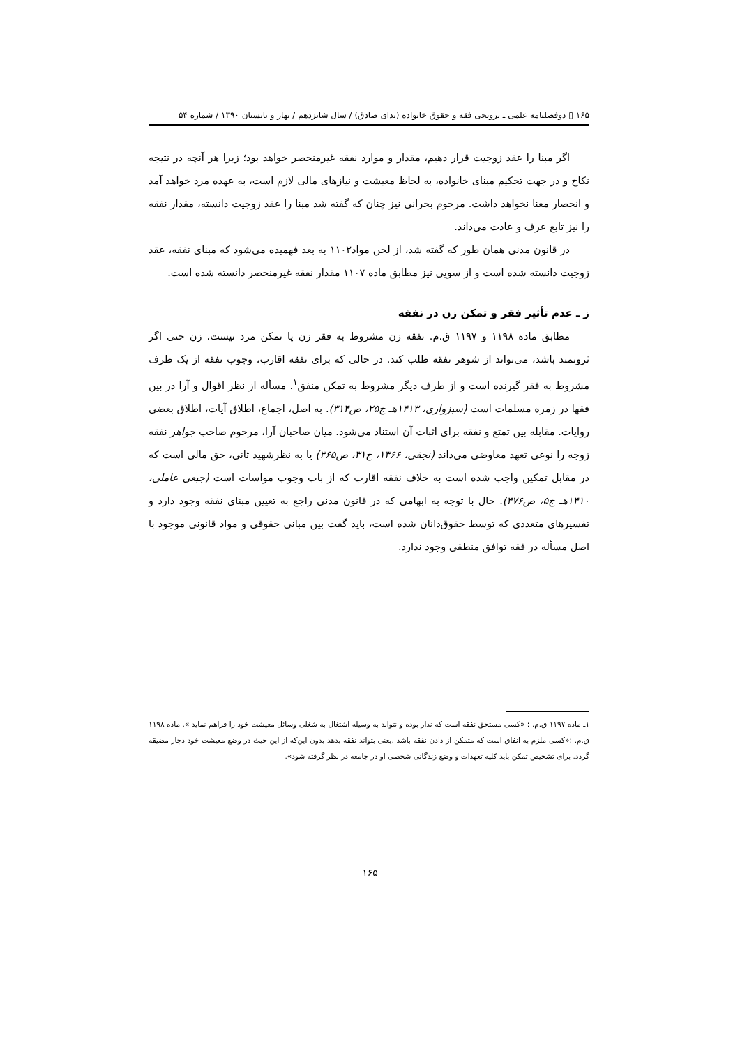۱۶۵ ▯ دوفصلنامه علمی ـ ترویجی فقه و حقوق خانواده (ندای صادق) / سال شانزدهم / بهار و تابستان ۱۳۹۰ / شماره ۵۴
اگر مبنا را عقد زوجیت قرار دهیم، مقدار و موارد نفقه غیرمنحصر خواهد بود؛ زیرا هر آنچه در نتیجه نکاح و در جهت تحکیم مبنای خانواده، به لحاظ معیشت و نیازهای مالی لازم است، به عهده مرد خواهد آمد و انحصار معنا نخواهد داشت. مرحوم بحرانی نیز چنان که گفته شد مبنا را عقد زوجیت دانسته، مقدار نفقه را نیز تابع عرف و عادت می‌داند.
در قانون مدنی همان طور که گفته شد، از لحن مواد۱۱۰۲ به بعد فهمیده می‌شود که مبنای نفقه، عقد زوجیت دانسته شده است و از سویی نیز مطابق ماده ۱۱۰۷ مقدار نفقه غیرمنحصر دانسته شده است.
ز ـ عدم تأثیر فقر و تمکن زن در نفقه
مطابق ماده ۱۱۹۸ و ۱۱۹۷ ق.م. نفقه زن مشروط به فقر زن یا تمکن مرد نیست، زن حتی اگر ثروتمند باشد، می‌تواند از شوهر نفقه طلب کند. در حالی که برای نفقه اقارب، وجوب نفقه از یک طرف مشروط به فقر گیرنده است و از طرف دیگر مشروط به تمکن منفق<sup>۱</sup>. مسأله از نظر اقوال و آرا در بین فقها در زمره مسلمات است (سبزواری، ۱۴۱۳هـ ج۲۵، ص۳۱۴). به اصل، اجماع، اطلاق آیات، اطلاق بعضی روایات. مقابله بین تمتع و نفقه برای اثبات آن استناد می‌شود. میان صاحبان آرا، مرحوم صاحب جواهر نفقه زوجه را نوعی تعهد معاوضی می‌داند (نجفی، ۱۳۶۶، ج۳۱، ص۳۶۵) یا به نظرشهید ثانی، حق مالی است که در مقابل تمکین واجب شده است به خلاف نفقه اقارب که از باب وجوب مواسات است (جبعی عاملی، ۱۴۱۰هـ ج۵، ص۴۷۶). حال با توجه به ابهامی که در قانون مدنی راجع به تعیین مبنای نفقه وجود دارد و تفسیرهای متعددی که توسط حقوق‌دانان شده است، باید گفت بین مبانی حقوقی و مواد قانونی موجود با اصل مسأله در فقه توافق منطقی وجود ندارد.
۱ـ ماده ۱۱۹۷ ق.م. : «کسی مستحق نفقه است که ندار بوده و نتواند به وسیله اشتغال به شغلی وسائل معیشت خود را فراهم نماید ». ماده ۱۱۹۸ ق.م. :«کسی ملزم به انفاق است که متمکن از دادن نفقه باشد ،یعنی بتواند نفقه بدهد بدون این‌که از این حیث در وضع معیشت خود دچار مضیقه گردد. برای تشخیص تمکن باید کلیه تعهدات و وضع زندگانی شخصی او در جامعه در نظر گرفته شود».
۱۶۵